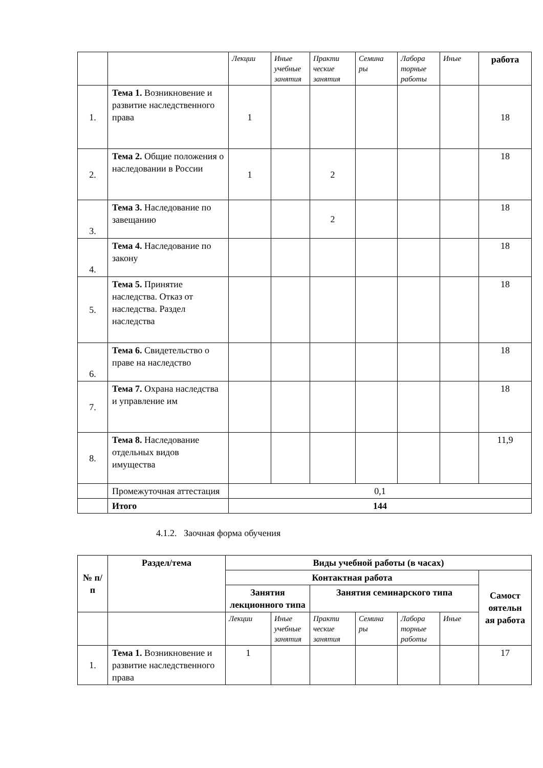| | | Лекции | Иные учебные занятия | Практи ческие занятия | Семина ры | Лабора торные работы | Иные | работа |
| 1. | Тема 1. Возникновение и развитие наследственного права | 1 | | | | | | 18 |
| 2. | Тема 2. Общие положения о наследовании в России | 1 | | 2 | | | | 18 |
| 3. | Тема 3. Наследование по завещанию | | | 2 | | | | 18 |
| 4. | Тема 4. Наследование по закону | | | | | | | 18 |
| 5. | Тема 5. Принятие наследства. Отказ от наследства. Раздел наследства | | | | | | | 18 |
| 6. | Тема 6. Свидетельство о праве на наследство | | | | | | | 18 |
| 7. | Тема 7. Охрана наследства и управление им | | | | | | | 18 |
| 8. | Тема 8. Наследование отдельных видов имущества | | | | | | | 11,9 |
| | Промежуточная аттестация | 0,1 | | | | | | |
| | Итого | 144 | | | | | | |
4.1.2. Заочная форма обучения
| № п/п | Раздел/тема | Виды учебной работы (в часах) | | | | | | |
| --- | --- | --- | --- | --- | --- | --- | --- | --- |
| | | Контактная работа | | | | | | Самост оятельн ая работа |
| | | Занятия лекционного типа | | Занятия семинарского типа | | | | |
| | | Лекции | Иные учебные занятия | Практи ческие занятия | Семина ры | Лабора торные работы | Иные | |
| 1. | Тема 1. Возникновение и развитие наследственного права | 1 | | | | | | 17 |